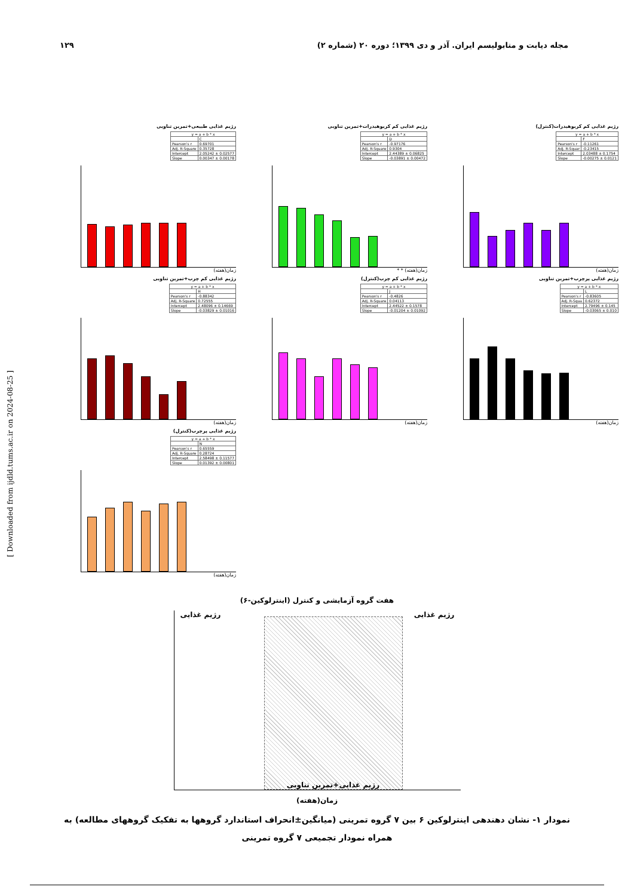مجله دیابت و متابولیسم ایران. آذر و دی ۱۳۹۹؛ دوره ۲۰ (شماره ۲) ۱۲۹
رژیم غذایی طبیعی+تمرین تناوبی
| y = a + b * x | |
| --- | --- |
| | C |
| Pearson's r | 0.69701 |
| Adj. R-Square | 0.35728 |
| Intercept | 2.05242 ± 0.02577 |
| Slope | 0.00347 ± 0.00178 |
زمان(هفته)
رژیم غذایی کم کربوهیدرات+تمرین تناوبی
| y = a + b * x | |
| --- | --- |
| | D |
| Pearson's r | -0.97176 |
| Adj. R-Square | 0.9304 |
| Intercept | 2.44389 ± 0.06825 |
| Slope | -0.03891 ± 0.00472 |
زمان(هفته) * *
رژیم غذایی کم کربوهیدرات(کنترل)
| y = a + b * x | |
| --- | --- |
| | F |
| Pearson's r | -0.11261 |
| Adj. R-Squar | -0.23415 |
| Intercept | 2.03488 ± 0.1754 |
| Slope | -0.00275 ± 0.0121 |
زمان(هفته)
رژیم غذایی کم چرب+تمرین تناوبی
| y = a + b * x | |
| --- | --- |
| | H |
| Pearson's r | -0.88342 |
| Adj. R-Square | 0.72555 |
| Intercept | 2.48096 ± 0.14669 |
| Slope | -0.03829 ± 0.01016 |
زمان(هفته)
رژیم غذایی کم چرب(کنترل)
| y = a + b * x | |
| --- | --- |
| | J |
| Pearson's r | -0.4826 |
| Adj. R-Square | 0.04113 |
| Intercept | 2.44522 ± 0.1578 |
| Slope | -0.01204 ± 0.01092 |
زمان(هفته)
رژیم غذایی پرچرب+تمرین تناوبی
| y = a + b * x | |
| --- | --- |
| | L |
| Pearson's r | -0.83605 |
| Adj. R-Squa | 0.62372 |
| Intercept | 2.79496 ± 0.145 |
| Slope | -0.03065 ± 0.010 |
زمان(هفته)
رژیم غذایی پرچرب(کنترل)
| y = a + b * x | |
| --- | --- |
| | N |
| Pearson's r | 0.65559 |
| Adj. R-Square | 0.28724 |
| Intercept | 2.58498 ± 0.11577 |
| Slope | 0.01392 ± 0.00801 |
زمان(هفته)
هفت گروه آزمایشی و کنترل (اینترلوکین-۶)
رژیم غذایی
رژیم غذایی+تمرین تناوبی
رژیم غذایی
زمان(هفته)
نمودار ۱- نشان دهندهی اینترلوکین ۶ بین ۷ گروه تمرینی (میانگین±انحراف استاندارد گروهها به تفکیک گروههای مطالعه) به همراه نمودار تجمیعی ۷ گروه تمرینی
[ Downloaded from ijdld.tums.ac.ir on 2024-08-25 ]